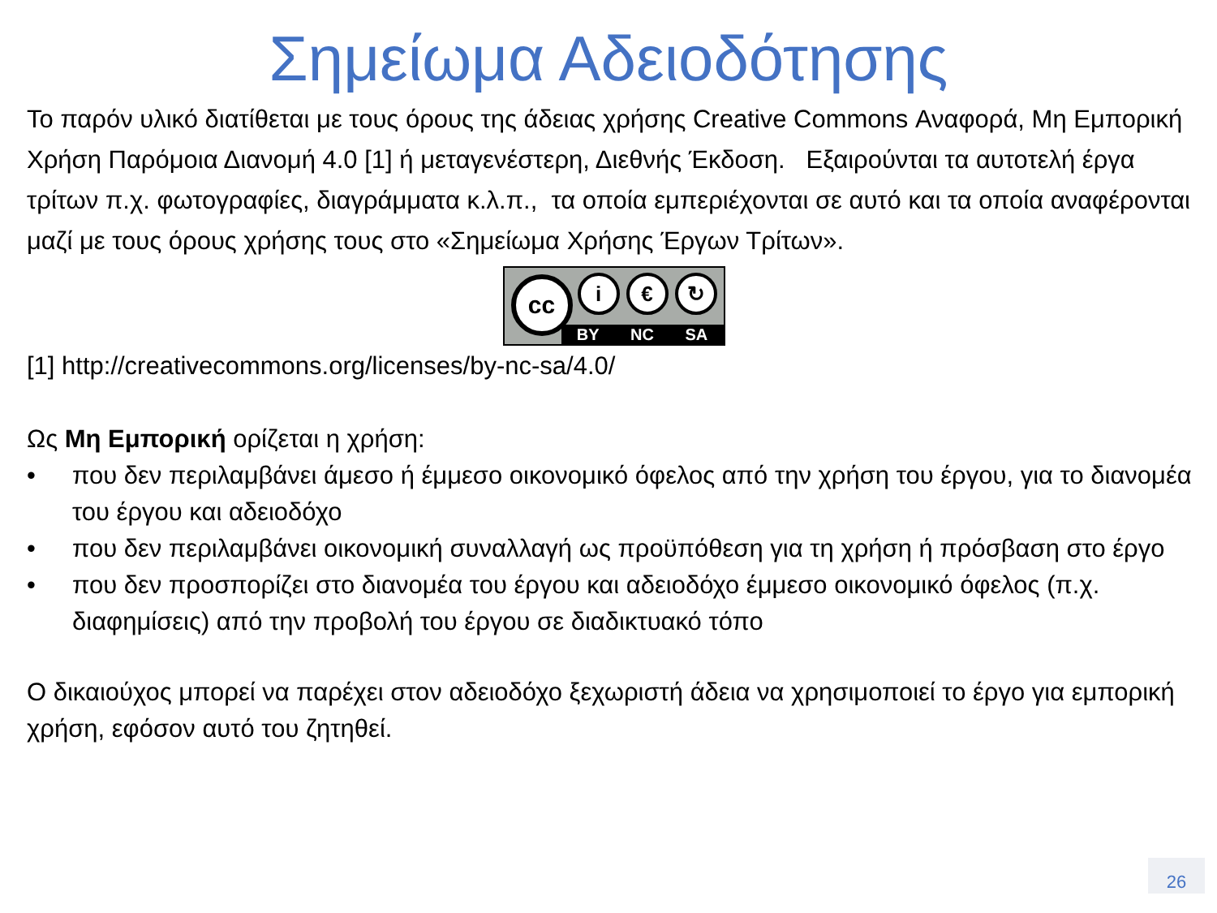Σημείωμα Αδειοδότησης
Το παρόν υλικό διατίθεται με τους όρους της άδειας χρήσης Creative Commons Αναφορά, Μη Εμπορική Χρήση Παρόμοια Διανομή 4.0 [1] ή μεταγενέστερη, Διεθνής Έκδοση. Εξαιρούνται τα αυτοτελή έργα τρίτων π.χ. φωτογραφίες, διαγράμματα κ.λ.π., τα οποία εμπεριέχονται σε αυτό και τα οποία αναφέρονται μαζί με τους όρους χρήσης τους στο «Σημείωμα Χρήσης Έργων Τρίτων».
cc i € ↻
BY NC SA
[1] http://creativecommons.org/licenses/by-nc-sa/4.0/
Ως Μη Εμπορική ορίζεται η χρήση:
• που δεν περιλαμβάνει άμεσο ή έμμεσο οικονομικό όφελος από την χρήση του έργου, για το διανομέα του έργου και αδειοδόχο
• που δεν περιλαμβάνει οικονομική συναλλαγή ως προϋπόθεση για τη χρήση ή πρόσβαση στο έργο
• που δεν προσπορίζει στο διανομέα του έργου και αδειοδόχο έμμεσο οικονομικό όφελος (π.χ. διαφημίσεις) από την προβολή του έργου σε διαδικτυακό τόπο
Ο δικαιούχος μπορεί να παρέχει στον αδειοδόχο ξεχωριστή άδεια να χρησιμοποιεί το έργο για εμπορική χρήση, εφόσον αυτό του ζητηθεί.
26